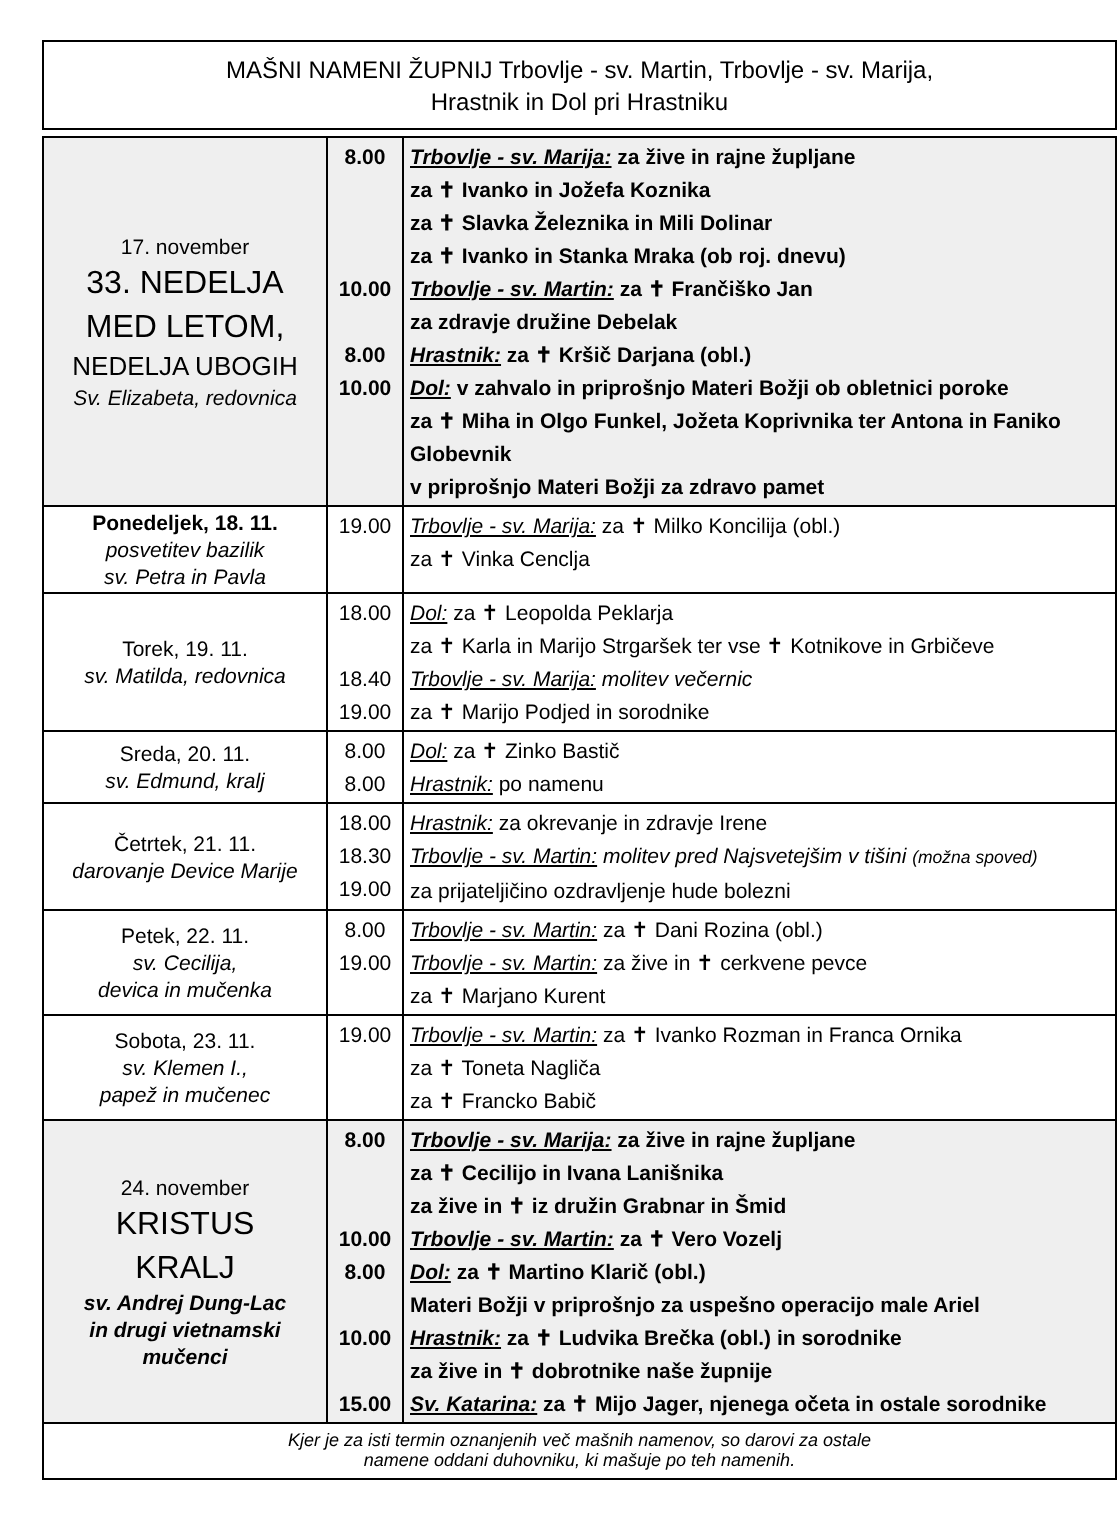MAŠNI NAMENI ŽUPNIJ Trbovlje - sv. Martin, Trbovlje - sv. Marija,
Hrastnik in Dol pri Hrastniku
| 17. november 33. NEDELJA MED LETOM, NEDELJA UBOGIH Sv. Elizabeta, redovnica | 8.00 10.00 8.00 10.00 | Trbovlje - sv. Marija: za žive in rajne župljane za ✝ Ivanko in Jožefa Koznika za ✝ Slavka Železnika in Mili Dolinar za ✝ Ivanko in Stanka Mraka (ob roj. dnevu) Trbovlje - sv. Martin: za ✝ Frančiško Jan za zdravje družine Debelak Hrastnik: za ✝ Kršič Darjana (obl.) Dol: v zahvalo in priprošnjo Materi Božji ob obletnici poroke za ✝ Miha in Olgo Funkel, Jožeta Koprivnika ter Antona in Faniko Globevnik v priprošnjo Materi Božji za zdravo pamet |
| Ponedeljek, 18. 11. posvetitev bazilik sv. Petra in Pavla | 19.00 | Trbovlje - sv. Marija: za ✝ Milko Koncilija (obl.) za ✝ Vinka Cenclja |
| Torek, 19. 11. sv. Matilda, redovnica | 18.00 18.40 19.00 | Dol: za ✝ Leopolda Peklarja za ✝ Karla in Marijo Strgaršek ter vse ✝ Kotnikove in Grbičeve Trbovlje - sv. Marija: molitev večernic za ✝ Marijo Podjed in sorodnike |
| Sreda, 20. 11. sv. Edmund, kralj | 8.00 8.00 | Dol: za ✝ Zinko Bastič Hrastnik: po namenu |
| Četrtek, 21. 11. darovanje Device Marije | 18.00 18.30 19.00 | Hrastnik: za okrevanje in zdravje Irene Trbovlje - sv. Martin: molitev pred Najsvetejšim v tišini (možna spoved) za prijateljičino ozdravljenje hude bolezni |
| Petek, 22. 11. sv. Cecilija, devica in mučenka | 8.00 19.00 | Trbovlje - sv. Martin: za ✝ Dani Rozina (obl.) Trbovlje - sv. Martin: za žive in ✝ cerkvene pevce za ✝ Marjano Kurent |
| Sobota, 23. 11. sv. Klemen I., papež in mučenec | 19.00 | Trbovlje - sv. Martin: za ✝ Ivanko Rozman in Franca Ornika za ✝ Toneta Nagliča za ✝ Francko Babič |
| 24. november KRISTUS KRALJ sv. Andrej Dung-Lac in drugi vietnamski mučenci | 8.00 10.00 8.00 10.00 15.00 | Trbovlje - sv. Marija: za žive in rajne župljane za ✝ Cecilijo in Ivana Lanišnika za žive in ✝ iz družin Grabnar in Šmid Trbovlje - sv. Martin: za ✝ Vero Vozelj Dol: za ✝ Martino Klarič (obl.) Materi Božji v priprošnjo za uspešno operacijo male Ariel Hrastnik: za ✝ Ludvika Brečka (obl.) in sorodnike za žive in ✝ dobrotnike naše župnije Sv. Katarina: za ✝ Mijo Jager, njenega očeta in ostale sorodnike |
Kjer je za isti termin oznanjenih več mašnih namenov, so darovi za ostale
namene oddani duhovniku, ki mašuje po teh namenih.